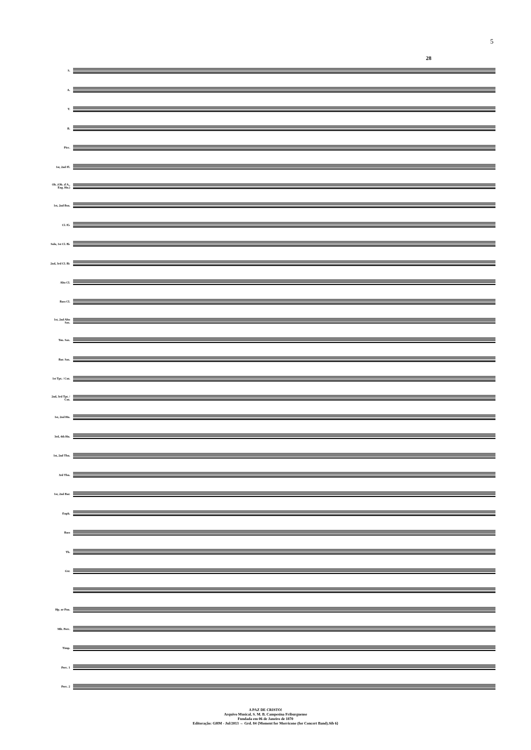5
28
S.
A.
T.
B.
Picc.
1st, 2nd Fl.
Ob. (Ob. d'A., Eng. Hn.)
1st, 2nd Bsn.
Cl. E♭
Solo, 1st Cl. B♭
2nd, 3rd Cl. B♭
Alto Cl.
Bass Cl.
1st, 2nd Alto Sax.
Ten. Sax.
Bar. Sax.
1st Tpt. / Cnt.
2nd, 3rd Tpt. / Cnt.
1st, 2nd Hn.
3rd, 4th Hn.
1st, 2nd Tbn.
3rd Tbn.
1st, 2nd Bar.
Euph.
Bass
Tb.
Gtr.
Hp. or Pno.
Mlt. Perc.
Timp.
Perc. 1
Perc. 2
A PAZ DE CRISTO!
Arquivo Musical, S. M. B. Campesina Friburguense
Fundada em 06 de Janeiro de 1870
Editoração: GHM - Jul/2013 → Grd. 84 {Moment for Morricone (for Concert Band).Sib 6}